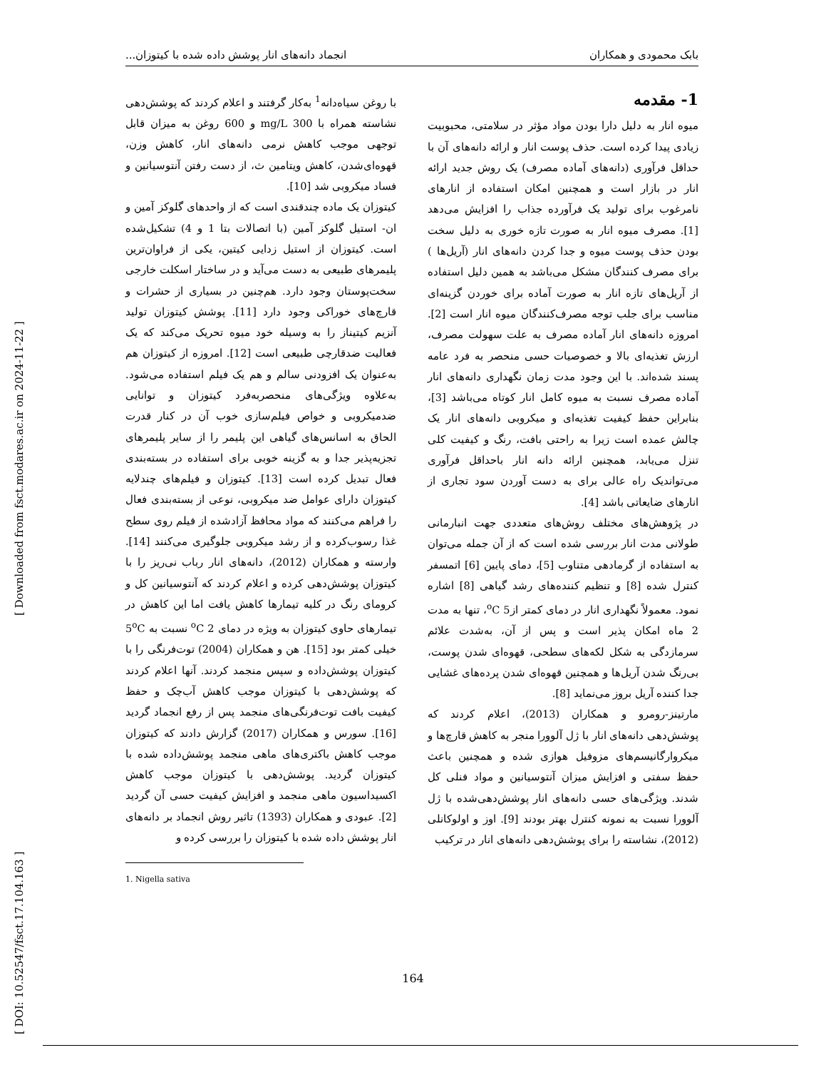بابک محمودی و همکاران انجماد دانه‌های انار پوشش داده شده با کیتوزان...
1- مقدمه
میوه انار به دلیل دارا بودن مواد مؤثر در سلامتی، محبوبیت زیادی پیدا کرده است. حذف پوست انار و ارائه دانه‌های آن با حداقل فرآوری (دانه‌های آماده مصرف) یک روش جدید ارائه انار در بازار است و همچنین امکان استفاده از انارهای نامرغوب برای تولید یک فرآورده جذاب را افزایش می‌دهد [1]. مصرف میوه انار به صورت تازه خوری به دلیل سخت بودن حذف پوست میوه و جدا کردن دانه‌های انار (آریل‌ها ) برای مصرف کنندگان مشکل می‌باشد به همین دلیل استفاده از آریل‌های تازه انار به صورت آماده برای خوردن گزینه‌ای مناسب برای جلب توجه مصرف‌کنندگان میوه انار است [2]. امروزه دانه‌های انار آماده مصرف به علت سهولت مصرف، ارزش تغذیه‌ای بالا و خصوصیات حسی منحصر به فرد عامه پسند شده‌اند. با این وجود مدت زمان نگهداری دانه‌های انار آماده مصرف نسبت به میوه کامل انار کوتاه می‌باشد [3]، بنابراین حفظ کیفیت تغذیه‌ای و میکروبی دانه‌های انار یک چالش عمده است زیرا به راحتی بافت، رنگ و کیفیت کلی تنزل می‌یابد، همچنین ارائه دانه انار باحداقل فرآوری می‌تواندیک راه عالی برای به دست آوردن سود تجاری از انارهای ضایعاتی باشد [4].
در پژوهش‌های مختلف روش‌های متعددی جهت انبارمانی طولانی مدت انار بررسی شده است که از آن جمله می‌توان به استفاده از گرمادهی متناوب [5]، دمای پایین [6] اتمسفر کنترل شده [8] و تنظیم کننده‌های رشد گیاهی [8] اشاره نمود. معمولاً نگهداری انار در دمای کمتر از<sup>o</sup>C 5، تنها به مدت 2 ماه امکان پذیر است و پس از آن، به‌شدت علائم سرمازدگی به شکل لکه‌های سطحی، قهوه‌ای شدن پوست، بی‌رنگ شدن آریل‌ها و همچنین قهوه‌ای شدن پرده‌های غشایی جدا کننده آریل بروز می‌نماید [8].
مارتینز-رومرو و همکاران (2013)، اعلام کردند که پوشش‌دهی دانه‌های انار با ژل آلوورا منجر به کاهش قارچ‌ها و میکروارگانیسم‌های مزوفیل هوازی شده و همچنین باعث حفظ سفتی و افزایش میزان آنتوسیانین و مواد فنلی کل شدند. ویژگی‌های حسی دانه‌های انار پوشش‌دهی‌شده با ژل آلوورا نسبت به نمونه کنترل بهتر بودند [9]. اوز و اولوکانلی (2012)، نشاسته را برای پوشش‌دهی دانه‌های انار در ترکیب
با روغن سیاه‌دانه<sup>1</sup> به‌کار گرفتند و اعلام کردند که پوشش‌دهی نشاسته همراه با mg/L 300 و 600 روغن به میزان قابل توجهی موجب کاهش نرمی دانه‌های انار، کاهش وزن، قهوه‌ای‌شدن، کاهش ویتامین ث، از دست رفتن آنتوسیانین و فساد میکروبی شد [10].
کیتوزان یک ماده چندقندی است که از واحدهای گلوکز آمین و ان- استیل گلوکز آمین (با اتصالات بتا 1 و 4) تشکیل‌شده است. کیتوزان از استیل زدایی کیتین، یکی از فراوان‌ترین پلیمرهای طبیعی به دست می‌آید و در ساختار اسکلت خارجی سخت‌پوستان وجود دارد. هم‌چنین در بسیاری از حشرات و قارچ‌های خوراکی وجود دارد [11]. پوشش کیتوزان تولید آنزیم کیتیناز را به وسیله خود میوه تحریک می‌کند که یک فعالیت ضدقارچی طبیعی است [12]. امروزه از کیتوزان هم به‌عنوان یک افزودنی سالم و هم یک فیلم استفاده می‌شود. به‌علاوه ویژگی‌های منحصربه‌فرد کیتوزان و توانایی ضدمیکروبی و خواص فیلم‌سازی خوب آن در کنار قدرت الحاق به اسانس‌های گیاهی این پلیمر را از سایر پلیمرهای تجزیه‌پذیر جدا و به گزینه خوبی برای استفاده در بسته‌بندی فعال تبدیل کرده است [13]. کیتوزان و فیلم‌های چندلایه کیتوزان دارای عوامل ضد میکروبی، نوعی از بسته‌بندی فعال را فراهم می‌کنند که مواد محافظ آزادشده از فیلم روی سطح غذا رسوب‌کرده و از رشد میکروبی جلوگیری می‌کنند [14]. وارسته و همکاران (2012)، دانه‌های انار رباب نی‌ریز را با کیتوزان پوشش‌دهی کرده و اعلام کردند که آنتوسیانین کل و کرومای رنگ در کلیه تیمارها کاهش یافت اما این کاهش در تیمارهای حاوی کیتوزان به ویژه در دمای <sup>o</sup>C 2 نسبت به 5<sup>o</sup>C خیلی کمتر بود [15]. هن و همکاران (2004) توت‌فرنگی را با کیتوزان پوشش‌داده و سپس منجمد کردند. آنها اعلام کردند که پوشش‌دهی با کیتوزان موجب کاهش آب‌چک و حفظ کیفیت بافت توت‌فرنگی‌های منجمد پس از رفع انجماد گردید [16]. سورس و همکاران (2017) گزارش دادند که کیتوزان موجب کاهش باکتری‌های ماهی منجمد پوشش‌داده شده با کیتوزان گردید. پوشش‌دهی با کیتوزان موجب کاهش اکسیداسیون ماهی منجمد و افزایش کیفیت حسی آن گردید [2]. عبودی و همکاران (1393) تاثیر روش انجماد بر دانه‌های انار پوشش داده شده با کیتوزان را بررسی کرده و
1. Nigella sativa
[ DOI: 10.52547/fsct.17.104.163 ] [ Downloaded from fsct.modares.ac.ir on 2024-11-22 ]
164